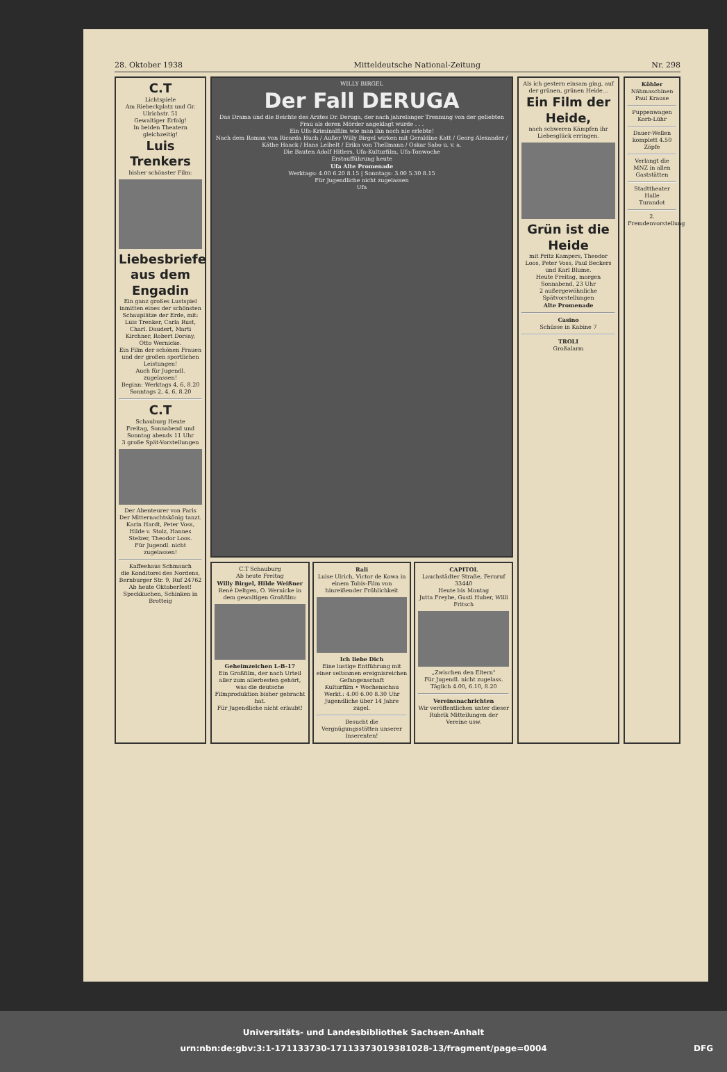28. Oktober 1938 Mitteldeutsche National-Zeitung Nr. 298
C.T
Lichtspiele
Am Riebeckplatz und Gr. Ulrichstr. 51
Gewaltiger Erfolg!
In beiden Theatern gleichzeitig!
Luis Trenkers
bisher schönster Film:
Liebesbriefe aus dem Engadin
Ein ganz großes Lustspiel inmitten eines der schönsten Schauplätze der Erde, mit: Luis Trenker, Carla Rust, Charl. Daudert, Marti Kirchner, Robert Dorsay, Otto Wernicke.
Ein Film der schönen Frauen und der großen sportlichen Leistungen!
Auch für Jugendl. zugelassen!
Beginn: Werktags 4, 6, 8.20 Sonntags 2, 4, 6, 8.20
C.T
Schauburg Heute
Freitag, Sonnabend und Sonntag abends 11 Uhr
3 große Spät-Vorstellungen
Der Abenteurer von Paris
Der Mitternachtskönig tanzt.
Karin Hardt, Peter Voss, Hilde v. Stolz, Hannes Stelzer, Theodor Loos.
Für Jugendl. nicht zugelassen!
Kaffeehaus Schmauch
die Konditorei des Nordens, Bernburger Str. 9, Ruf 24762
Ab heute Oktoberfest!
Speckkuchen, Schinken in Brotteig
WILLY BIRGEL
Der Fall DERUGA
Das Drama und die Beichte des Arztes Dr. Deruga, der nach jahrelanger Trennung von der geliebten Frau als deren Mörder angeklagt wurde . . .
Ein Ufa-Kriminalfilm wie man ihn noch nie erlebte!
Nach dem Roman von Ricarda Huch / Außer Willy Birgel wirken mit Geraldine Katt / Georg Alexander / Käthe Haack / Hans Leibelt / Erika von Thellmann / Oskar Sabo u. v. a.
Die Bauten Adolf Hitlers, Ufa-Kulturfilm, Ufa-Tonwoche
Erstaufführung heute
Ufa Alte Promenade
Werktags: 4.00 6.20 8.15 | Sonntags: 3.00 5.30 8.15
Für Jugendliche nicht zugelassen
Ufa
C.T Schauburg
Ab heute Freitag
Willy Birgel, Hilde Weißner
René Deltgen, O. Wernicke in dem gewaltigen Großfilm:
Geheimzeichen L-B-17
Ein Großfilm, der nach Urteil aller zum allerbesten gehört, was die deutsche Filmproduktion bisher gebracht hat.
Für Jugendliche nicht erlaubt!
Rali
Luise Ulrich, Victor de Kowa in einem Tobis-Film von hinreißender Fröhlichkeit
Ich liebe Dich
Eine lustige Entführung mit einer seltsamen ereignisreichen Gefangenschaft
Kulturfilm • Wochenschau
Werkt.: 4.00 6.00 8.30 Uhr
Jugendliche über 14 Jahre zugel.
Besucht die Vergnügungsstätten unserer Inserenten!
CAPITOL
Lauchstädter Straße, Fernruf 33440
Heute bis Montag
Jutta Freybe, Gusti Huber, Willi Fritsch
„Zwischen den Eltern"
Für Jugendl. nicht zugelass.
Täglich 4.00, 6.10, 8.20
Vereinsnachrichten
Wir veröffentlichen unter dieser Rubrik Mitteilungen der Vereine usw.
Als ich gestern einsam ging, auf der grünen, grünen Heide...
Ein Film der Heide,
nach schweren Kämpfen ihr Liebesglück erringen.
Grün ist die Heide
mit Fritz Kampers, Theodor Loos, Peter Voss, Paul Beckers und Karl Blume.
Heute Freitag, morgen Sonnabend, 23 Uhr
2 außergewöhnliche Spätvorstellungen
Alte Promenade
Casino
Schüsse in Kabine 7
TROLI
Großalarm
Köhler
Nähmaschinen
Paul Krause
Puppenwagen
Korb-Lühr
Dauer-Wellen komplett 4.50
Zöpfe
Verlangt die MNZ in allen Gaststätten
Stadttheater Halle
Turandot
2. Fremdenvorstellung
Universitäts- und Landesbibliothek Sachsen-Anhalt
urn:nbn:de:gbv:3:1-171133730-17113373019381028-13/fragment/page=0004 DFG